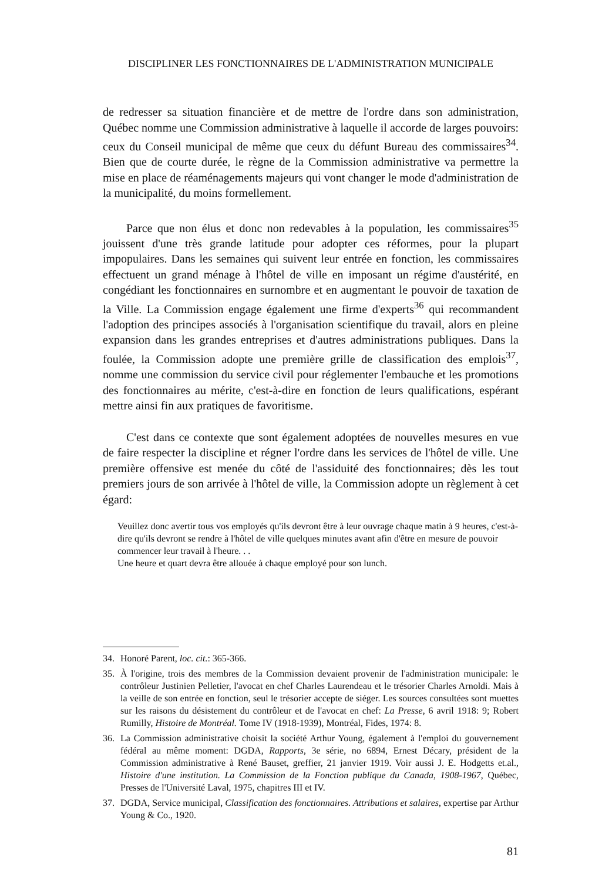DISCIPLINER LES FONCTIONNAIRES DE L'ADMINISTRATION MUNICIPALE
de redresser sa situation financière et de mettre de l'ordre dans son administration, Québec nomme une Commission administrative à laquelle il accorde de larges pouvoirs: ceux du Conseil municipal de même que ceux du défunt Bureau des commissaires<sup>34</sup>. Bien que de courte durée, le règne de la Commission administrative va permettre la mise en place de réaménagements majeurs qui vont changer le mode d'administration de la municipalité, du moins formellement.
Parce que non élus et donc non redevables à la population, les commissaires<sup>35</sup> jouissent d'une très grande latitude pour adopter ces réformes, pour la plupart impopulaires. Dans les semaines qui suivent leur entrée en fonction, les commissaires effectuent un grand ménage à l'hôtel de ville en imposant un régime d'austérité, en congédiant les fonctionnaires en surnombre et en augmentant le pouvoir de taxation de la Ville. La Commission engage également une firme d'experts<sup>36</sup> qui recommandent l'adoption des principes associés à l'organisation scientifique du travail, alors en pleine expansion dans les grandes entreprises et d'autres administrations publiques. Dans la foulée, la Commission adopte une première grille de classification des emplois<sup>37</sup>, nomme une commission du service civil pour réglementer l'embauche et les promotions des fonctionnaires au mérite, c'est-à-dire en fonction de leurs qualifications, espérant mettre ainsi fin aux pratiques de favoritisme.
C'est dans ce contexte que sont également adoptées de nouvelles mesures en vue de faire respecter la discipline et régner l'ordre dans les services de l'hôtel de ville. Une première offensive est menée du côté de l'assiduité des fonctionnaires; dès les tout premiers jours de son arrivée à l'hôtel de ville, la Commission adopte un règlement à cet égard:
Veuillez donc avertir tous vos employés qu'ils devront être à leur ouvrage chaque matin à 9 heures, c'est-à-dire qu'ils devront se rendre à l'hôtel de ville quelques minutes avant afin d'être en mesure de pouvoir commencer leur travail à l'heure. . .
Une heure et quart devra être allouée à chaque employé pour son lunch.
34. Honoré Parent, loc. cit.: 365-366.
35. À l'origine, trois des membres de la Commission devaient provenir de l'administration municipale: le contrôleur Justinien Pelletier, l'avocat en chef Charles Laurendeau et le trésorier Charles Arnoldi. Mais à la veille de son entrée en fonction, seul le trésorier accepte de siéger. Les sources consultées sont muettes sur les raisons du désistement du contrôleur et de l'avocat en chef: La Presse, 6 avril 1918: 9; Robert Rumilly, Histoire de Montréal. Tome IV (1918-1939), Montréal, Fides, 1974: 8.
36. La Commission administrative choisit la société Arthur Young, également à l'emploi du gouvernement fédéral au même moment: DGDA, Rapports, 3e série, no 6894, Ernest Décary, président de la Commission administrative à René Bauset, greffier, 21 janvier 1919. Voir aussi J. E. Hodgetts et.al., Histoire d'une institution. La Commission de la Fonction publique du Canada, 1908-1967, Québec, Presses de l'Université Laval, 1975, chapitres III et IV.
37. DGDA, Service municipal, Classification des fonctionnaires. Attributions et salaires, expertise par Arthur Young & Co., 1920.
81